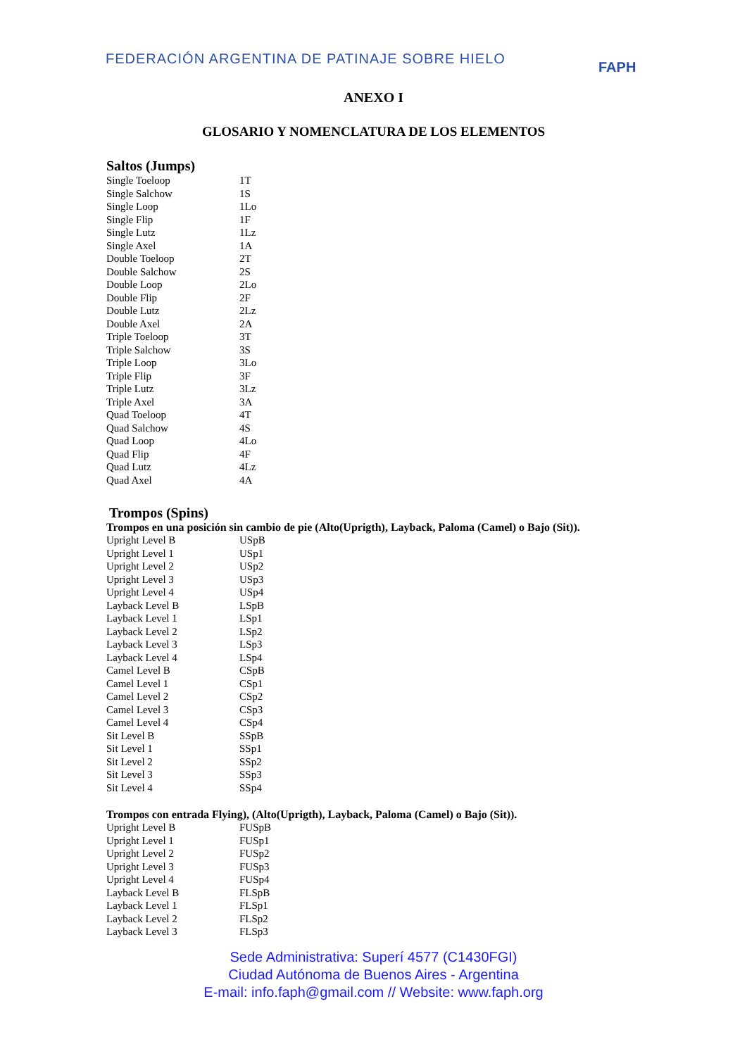FEDERACIÓN ARGENTINA DE PATINAJE SOBRE HIELO
FAPH
ANEXO I
GLOSARIO Y NOMENCLATURA DE LOS ELEMENTOS
Saltos (Jumps)
| Single Toeloop | 1T |
| Single Salchow | 1S |
| Single Loop | 1Lo |
| Single Flip | 1F |
| Single Lutz | 1Lz |
| Single Axel | 1A |
| Double Toeloop | 2T |
| Double Salchow | 2S |
| Double Loop | 2Lo |
| Double Flip | 2F |
| Double Lutz | 2Lz |
| Double Axel | 2A |
| Triple Toeloop | 3T |
| Triple Salchow | 3S |
| Triple Loop | 3Lo |
| Triple Flip | 3F |
| Triple Lutz | 3Lz |
| Triple Axel | 3A |
| Quad Toeloop | 4T |
| Quad Salchow | 4S |
| Quad Loop | 4Lo |
| Quad Flip | 4F |
| Quad Lutz | 4Lz |
| Quad Axel | 4A |
Trompos (Spins)
Trompos en una posición sin cambio de pie (Alto(Uprigth), Layback, Paloma (Camel) o Bajo (Sit)).
| Upright Level B | USpB |
| Upright Level 1 | USp1 |
| Upright Level 2 | USp2 |
| Upright Level 3 | USp3 |
| Upright Level 4 | USp4 |
| Layback Level B | LSpB |
| Layback Level 1 | LSp1 |
| Layback Level 2 | LSp2 |
| Layback Level 3 | LSp3 |
| Layback Level 4 | LSp4 |
| Camel Level B | CSpB |
| Camel Level 1 | CSp1 |
| Camel Level 2 | CSp2 |
| Camel Level 3 | CSp3 |
| Camel Level 4 | CSp4 |
| Sit Level B | SSpB |
| Sit Level 1 | SSp1 |
| Sit Level 2 | SSp2 |
| Sit Level 3 | SSp3 |
| Sit Level 4 | SSp4 |
Trompos con entrada Flying), (Alto(Uprigth), Layback, Paloma (Camel) o Bajo (Sit)).
| Upright Level B | FUSpB |
| Upright Level 1 | FUSp1 |
| Upright Level 2 | FUSp2 |
| Upright Level 3 | FUSp3 |
| Upright Level 4 | FUSp4 |
| Layback Level B | FLSpB |
| Layback Level 1 | FLSp1 |
| Layback Level 2 | FLSp2 |
| Layback Level 3 | FLSp3 |
Sede Administrativa: Superí 4577 (C1430FGI)
Ciudad Autónoma de Buenos Aires - Argentina
E-mail: info.faph@gmail.com // Website: www.faph.org